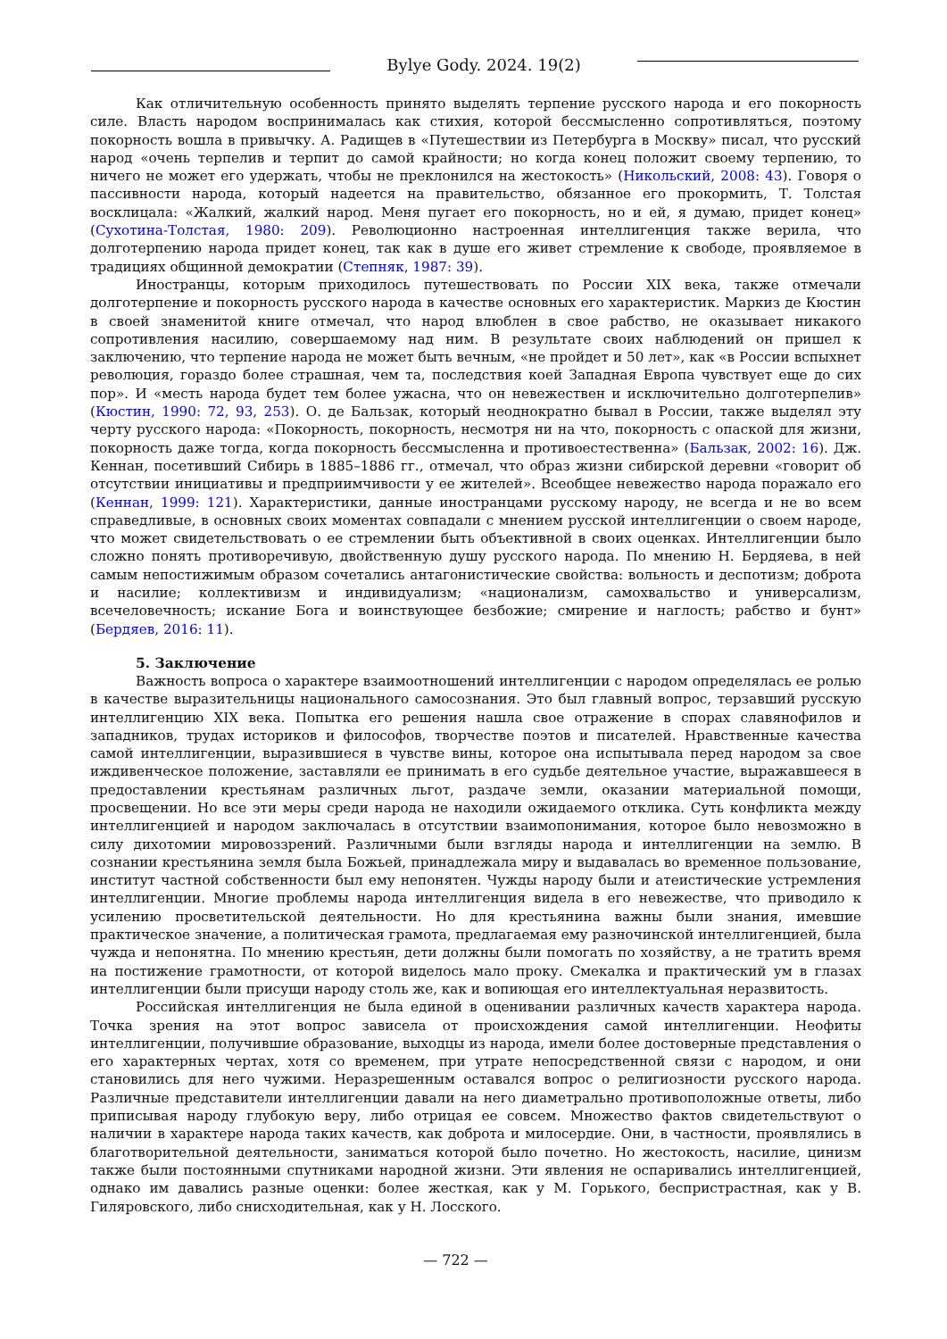Bylye Gody. 2024. 19(2)
Как отличительную особенность принято выделять терпение русского народа и его покорность силе. Власть народом воспринималась как стихия, которой бессмысленно сопротивляться, поэтому покорность вошла в привычку. А. Радищев в «Путешествии из Петербурга в Москву» писал, что русский народ «очень терпелив и терпит до самой крайности; но когда конец положит своему терпению, то ничего не может его удержать, чтобы не преклонился на жестокость» (Никольский, 2008: 43). Говоря о пассивности народа, который надеется на правительство, обязанное его прокормить, Т. Толстая восклицала: «Жалкий, жалкий народ. Меня пугает его покорность, но и ей, я думаю, придет конец» (Сухотина-Толстая, 1980: 209). Революционно настроенная интеллигенция также верила, что долготерпению народа придет конец, так как в душе его живет стремление к свободе, проявляемое в традициях общинной демократии (Степняк, 1987: 39).
Иностранцы, которым приходилось путешествовать по России XIX века, также отмечали долготерпение и покорность русского народа в качестве основных его характеристик. Маркиз де Кюстин в своей знаменитой книге отмечал, что народ влюблен в свое рабство, не оказывает никакого сопротивления насилию, совершаемому над ним. В результате своих наблюдений он пришел к заключению, что терпение народа не может быть вечным, «не пройдет и 50 лет», как «в России вспыхнет революция, гораздо более страшная, чем та, последствия коей Западная Европа чувствует еще до сих пор». И «месть народа будет тем более ужасна, что он невежествен и исключительно долготерпелив» (Кюстин, 1990: 72, 93, 253). О. де Бальзак, который неоднократно бывал в России, также выделял эту черту русского народа: «Покорность, покорность, несмотря ни на что, покорность с опаской для жизни, покорность даже тогда, когда покорность бессмысленна и противоестественна» (Бальзак, 2002: 16). Дж. Кеннан, посетивший Сибирь в 1885–1886 гг., отмечал, что образ жизни сибирской деревни «говорит об отсутствии инициативы и предприимчивости у ее жителей». Всеобщее невежество народа поражало его (Кеннан, 1999: 121). Характеристики, данные иностранцами русскому народу, не всегда и не во всем справедливые, в основных своих моментах совпадали с мнением русской интеллигенции о своем народе, что может свидетельствовать о ее стремлении быть объективной в своих оценках. Интеллигенции было сложно понять противоречивую, двойственную душу русского народа. По мнению Н. Бердяева, в ней самым непостижимым образом сочетались антагонистические свойства: вольность и деспотизм; доброта и насилие; коллективизм и индивидуализм; «национализм, самохвальство и универсализм, всечеловечность; искание Бога и воинствующее безбожие; смирение и наглость; рабство и бунт» (Бердяев, 2016: 11).
5. Заключение
Важность вопроса о характере взаимоотношений интеллигенции с народом определялась ее ролью в качестве выразительницы национального самосознания. Это был главный вопрос, терзавший русскую интеллигенцию XIX века. Попытка его решения нашла свое отражение в спорах славянофилов и западников, трудах историков и философов, творчестве поэтов и писателей. Нравственные качества самой интеллигенции, выразившиеся в чувстве вины, которое она испытывала перед народом за свое иждивенческое положение, заставляли ее принимать в его судьбе деятельное участие, выражавшееся в предоставлении крестьянам различных льгот, раздаче земли, оказании материальной помощи, просвещении. Но все эти меры среди народа не находили ожидаемого отклика. Суть конфликта между интеллигенцией и народом заключалась в отсутствии взаимопонимания, которое было невозможно в силу дихотомии мировоззрений. Различными были взгляды народа и интеллигенции на землю. В сознании крестьянина земля была Божьей, принадлежала миру и выдавалась во временное пользование, институт частной собственности был ему непонятен. Чужды народу были и атеистические устремления интеллигенции. Многие проблемы народа интеллигенция видела в его невежестве, что приводило к усилению просветительской деятельности. Но для крестьянина важны были знания, имевшие практическое значение, а политическая грамота, предлагаемая ему разночинской интеллигенцией, была чужда и непонятна. По мнению крестьян, дети должны были помогать по хозяйству, а не тратить время на постижение грамотности, от которой виделось мало проку. Смекалка и практический ум в глазах интеллигенции были присущи народу столь же, как и вопиющая его интеллектуальная неразвитость.
Российская интеллигенция не была единой в оценивании различных качеств характера народа. Точка зрения на этот вопрос зависела от происхождения самой интеллигенции. Неофиты интеллигенции, получившие образование, выходцы из народа, имели более достоверные представления о его характерных чертах, хотя со временем, при утрате непосредственной связи с народом, и они становились для него чужими. Неразрешенным оставался вопрос о религиозности русского народа. Различные представители интеллигенции давали на него диаметрально противоположные ответы, либо приписывая народу глубокую веру, либо отрицая ее совсем. Множество фактов свидетельствуют о наличии в характере народа таких качеств, как доброта и милосердие. Они, в частности, проявлялись в благотворительной деятельности, заниматься которой было почетно. Но жестокость, насилие, цинизм также были постоянными спутниками народной жизни. Эти явления не оспаривались интеллигенцией, однако им давались разные оценки: более жесткая, как у М. Горького, беспристрастная, как у В. Гиляровского, либо снисходительная, как у Н. Лосского.
— 722 —